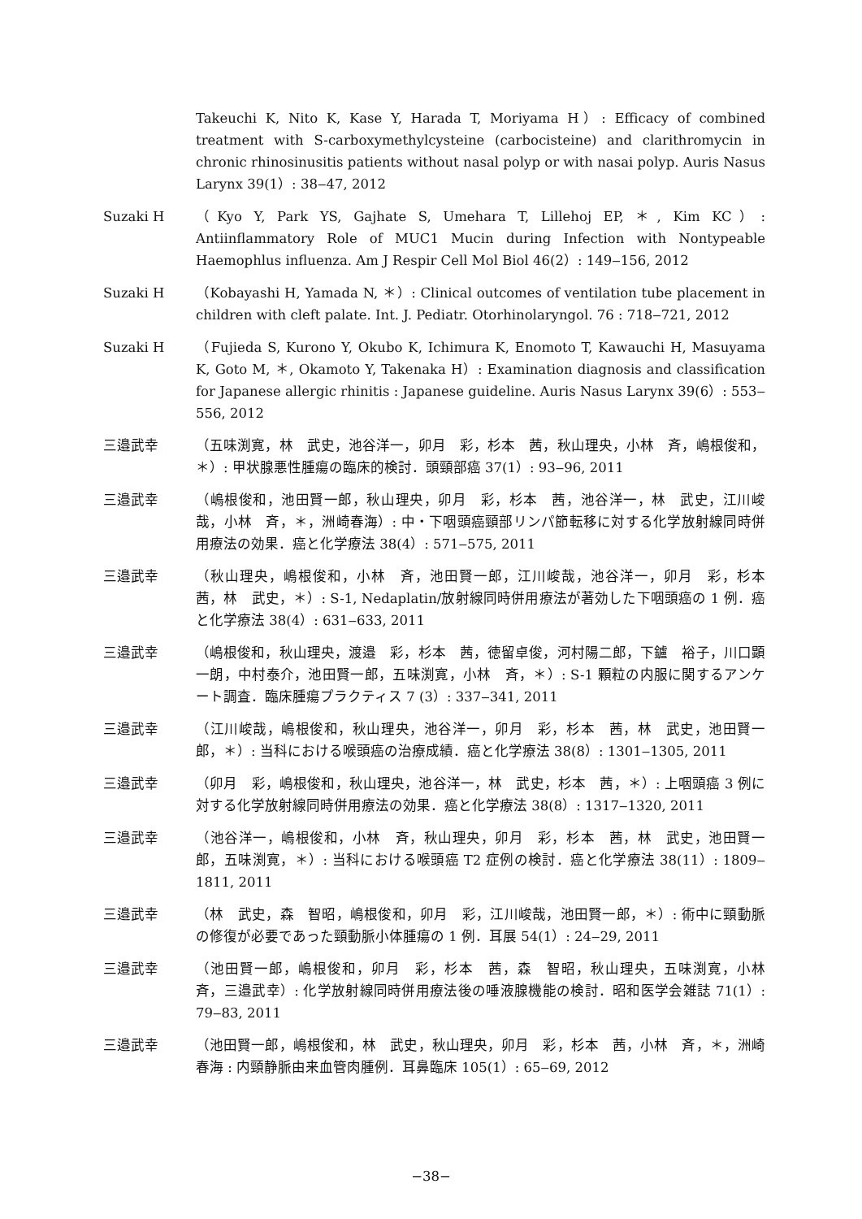Takeuchi K, Nito K, Kase Y, Harada T, Moriyama H）: Efficacy of combined treatment with S-carboxymethylcysteine (carbocisteine) and clarithromycin in chronic rhinosinusitis patients without nasal polyp or with nasai polyp. Auris Nasus Larynx 39(1）: 38‒47, 2012
Suzaki H （Kyo Y, Park YS, Gajhate S, Umehara T, Lillehoj EP, ＊, Kim KC）: Antiinflammatory Role of MUC1 Mucin during Infection with Nontypeable Haemophlus influenza. Am J Respir Cell Mol Biol 46(2）: 149‒156, 2012
Suzaki H （Kobayashi H, Yamada N, ＊）: Clinical outcomes of ventilation tube placement in children with cleft palate. Int. J. Pediatr. Otorhinolaryngol. 76 : 718‒721, 2012
Suzaki H （Fujieda S, Kurono Y, Okubo K, Ichimura K, Enomoto T, Kawauchi H, Masuyama K, Goto M, ＊, Okamoto Y, Takenaka H）: Examination diagnosis and classification for Japanese allergic rhinitis : Japanese guideline. Auris Nasus Larynx 39(6）: 553‒556, 2012
三邉武幸 （五味渕寛，林　武史，池谷洋一，卯月　彩，杉本　茜，秋山理央，小林　斉，嶋根俊和，＊）: 甲状腺悪性腫瘍の臨床的検討．頭頸部癌 37(1）: 93‒96, 2011
三邉武幸 （嶋根俊和，池田賢一郎，秋山理央，卯月　彩，杉本　茜，池谷洋一，林　武史，江川峻哉，小林　斉，＊，洲崎春海）: 中・下咽頭癌頸部リンパ節転移に対する化学放射線同時併用療法の効果．癌と化学療法 38(4）: 571‒575, 2011
三邉武幸 （秋山理央，嶋根俊和，小林　斉，池田賢一郎，江川峻哉，池谷洋一，卯月　彩，杉本　茜，林　武史，＊）: S-1, Nedaplatin/放射線同時併用療法が著効した下咽頭癌の 1 例．癌と化学療法 38(4）: 631‒633, 2011
三邉武幸 （嶋根俊和，秋山理央，渡邉　彩，杉本　茜，徳留卓俊，河村陽二郎，下鑪　裕子，川口顕一朗，中村泰介，池田賢一郎，五味渕寛，小林　斉，＊）: S-1 顆粒の内服に関するアンケート調査．臨床腫瘍プラクティス 7 (3）: 337‒341, 2011
三邉武幸 （江川峻哉，嶋根俊和，秋山理央，池谷洋一，卯月　彩，杉本　茜，林　武史，池田賢一郎，＊）: 当科における喉頭癌の治療成績．癌と化学療法 38(8）: 1301‒1305, 2011
三邉武幸 （卯月　彩，嶋根俊和，秋山理央，池谷洋一，林　武史，杉本　茜，＊）: 上咽頭癌 3 例に対する化学放射線同時併用療法の効果．癌と化学療法 38(8）: 1317‒1320, 2011
三邉武幸 （池谷洋一，嶋根俊和，小林　斉，秋山理央，卯月　彩，杉本　茜，林　武史，池田賢一郎，五味渕寛，＊）: 当科における喉頭癌 T2 症例の検討．癌と化学療法 38(11）: 1809‒1811, 2011
三邉武幸 （林　武史，森　智昭，嶋根俊和，卯月　彩，江川峻哉，池田賢一郎，＊）: 術中に頸動脈の修復が必要であった頸動脈小体腫瘍の 1 例．耳展 54(1）: 24‒29, 2011
三邉武幸 （池田賢一郎，嶋根俊和，卯月　彩，杉本　茜，森　智昭，秋山理央，五味渕寛，小林　斉，三邉武幸）: 化学放射線同時併用療法後の唾液腺機能の検討．昭和医学会雑誌 71(1）: 79‒83, 2011
三邉武幸 （池田賢一郎，嶋根俊和，林　武史，秋山理央，卯月　彩，杉本　茜，小林　斉，＊，洲崎春海 : 内頸静脈由来血管肉腫例．耳鼻臨床 105(1）: 65‒69, 2012
−38−